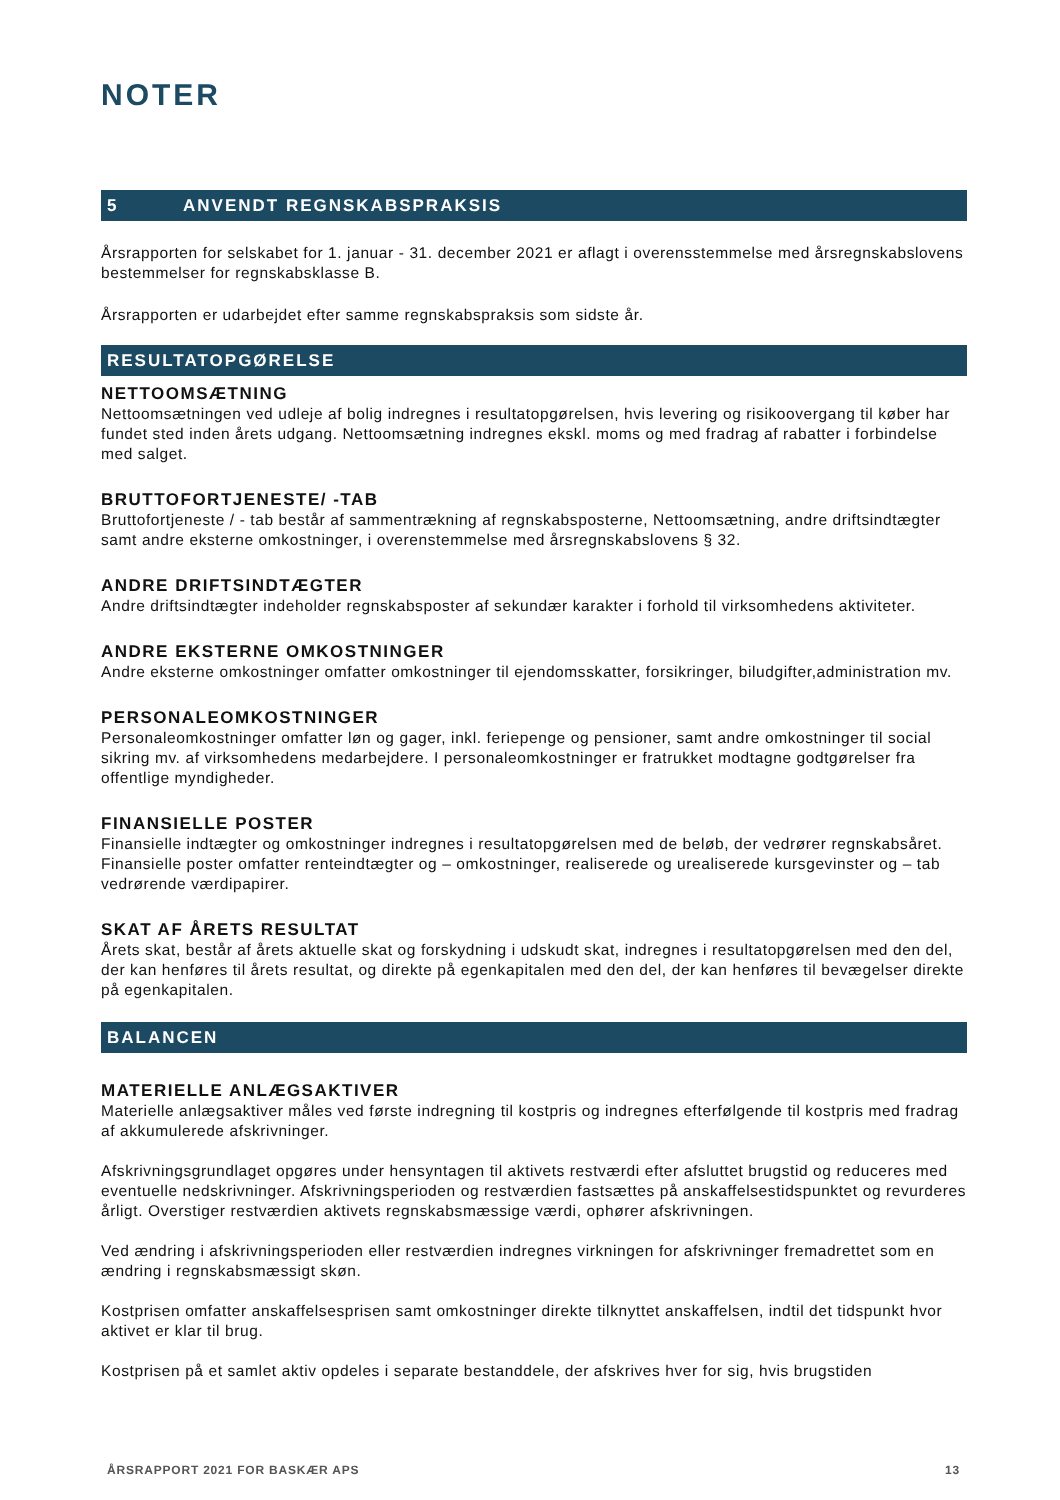NOTER
5 ANVENDT REGNSKABSPRAKSIS
Årsrapporten for selskabet for 1. januar - 31. december 2021 er aflagt i overensstemmelse med årsregnskabslovens bestemmelser for regnskabsklasse B.
Årsrapporten er udarbejdet efter samme regnskabspraksis som sidste år.
RESULTATOPGØRELSE
NETTOOMSÆTNING
Nettoomsætningen ved udleje af bolig indregnes i resultatopgørelsen, hvis levering og risikoovergang til køber har fundet sted inden årets udgang. Nettoomsætning indregnes ekskl. moms og med fradrag af rabatter i forbindelse med salget.
BRUTTOFORTJENESTE/ -TAB
Bruttofortjeneste / - tab består af sammentrækning af regnskabsposterne, Nettoomsætning, andre driftsindtægter samt andre eksterne omkostninger, i overenstemmelse med årsregnskabslovens § 32.
ANDRE DRIFTSINDTÆGTER
Andre driftsindtægter indeholder regnskabsposter af sekundær karakter i forhold til virksomhedens aktiviteter.
ANDRE EKSTERNE OMKOSTNINGER
Andre eksterne omkostninger omfatter omkostninger til ejendomsskatter, forsikringer, biludgifter,administration mv.
PERSONALEOMKOSTNINGER
Personaleomkostninger omfatter løn og gager, inkl. feriepenge og pensioner, samt andre omkostninger til social sikring mv. af virksomhedens medarbejdere. I personaleomkostninger er fratrukket modtagne godtgørelser fra offentlige myndigheder.
FINANSIELLE POSTER
Finansielle indtægter og omkostninger indregnes i resultatopgørelsen med de beløb, der vedrører regnskabsåret. Finansielle poster omfatter renteindtægter og – omkostninger, realiserede og urealiserede kursgevinster og – tab vedrørende værdipapirer.
SKAT AF ÅRETS RESULTAT
Årets skat, består af årets aktuelle skat og forskydning i udskudt skat, indregnes i resultatopgørelsen med den del, der kan henføres til årets resultat, og direkte på egenkapitalen med den del, der kan henføres til bevægelser direkte på egenkapitalen.
BALANCEN
MATERIELLE ANLÆGSAKTIVER
Materielle anlægsaktiver måles ved første indregning til kostpris og indregnes efterfølgende til kostpris med fradrag af akkumulerede afskrivninger.
Afskrivningsgrundlaget opgøres under hensyntagen til aktivets restværdi efter afsluttet brugstid og reduceres med eventuelle nedskrivninger. Afskrivningsperioden og restværdien fastsættes på anskaffelsestidspunktet og revurderes årligt. Overstiger restværdien aktivets regnskabsmæssige værdi, ophører afskrivningen.
Ved ændring i afskrivningsperioden eller restværdien indregnes virkningen for afskrivninger fremadrettet som en ændring i regnskabsmæssigt skøn.
Kostprisen omfatter anskaffelsesprisen samt omkostninger direkte tilknyttet anskaffelsen, indtil det tidspunkt hvor aktivet er klar til brug.
Kostprisen på et samlet aktiv opdeles i separate bestanddele, der afskrives hver for sig, hvis brugstiden
ÅRSRAPPORT 2021 FOR BASKÆR APS 13